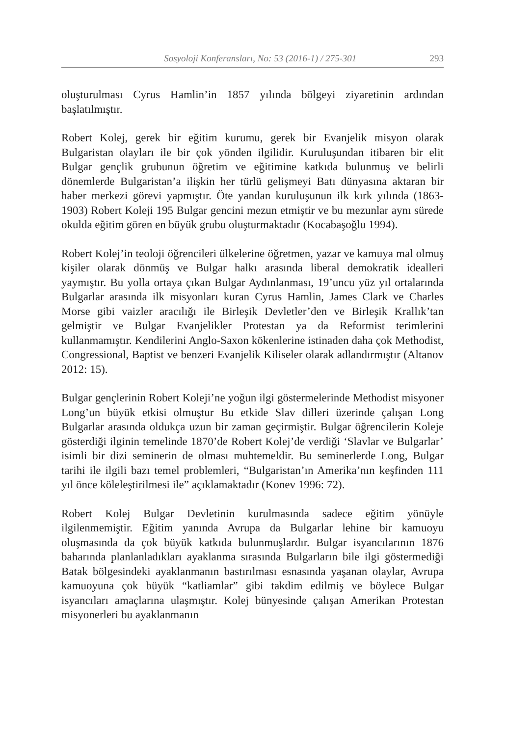Sosyoloji Konferansları, No: 53 (2016-1) / 275-301 293
oluşturulması Cyrus Hamlin’in 1857 yılında bölgeyi ziyaretinin ardından başlatılmıştır.
Robert Kolej, gerek bir eğitim kurumu, gerek bir Evanjelik misyon olarak Bulgaristan olayları ile bir çok yönden ilgilidir. Kuruluşundan itibaren bir elit Bulgar gençlik grubunun öğretim ve eğitimine katkıda bulunmuş ve belirli dönemlerde Bulgaristan’a ilişkin her türlü gelişmeyi Batı dünyasına aktaran bir haber merkezi görevi yapmıştır. Öte yandan kuruluşunun ilk kırk yılında (1863-1903) Robert Koleji 195 Bulgar gencini mezun etmiştir ve bu mezunlar aynı sürede okulda eğitim gören en büyük grubu oluşturmaktadır (Kocabaşoğlu 1994).
Robert Kolej’in teoloji öğrencileri ülkelerine öğretmen, yazar ve kamuya mal olmuş kişiler olarak dönmüş ve Bulgar halkı arasında liberal demokratik idealleri yaymıştır. Bu yolla ortaya çıkan Bulgar Aydınlanması, 19’uncu yüz yıl ortalarında Bulgarlar arasında ilk misyonları kuran Cyrus Hamlin, James Clark ve Charles Morse gibi vaizler aracılığı ile Birleşik Devletler’den ve Birleşik Krallık’tan gelmiştir ve Bulgar Evanjelikler Protestan ya da Reformist terimlerini kullanmamıştır. Kendilerini Anglo-Saxon kökenlerine istinaden daha çok Methodist, Congressional, Baptist ve benzeri Evanjelik Kiliseler olarak adlandırmıştır (Altanov 2012: 15).
Bulgar gençlerinin Robert Koleji’ne yoğun ilgi göstermelerinde Methodist misyoner Long’un büyük etkisi olmuştur Bu etkide Slav dilleri üzerinde çalışan Long Bulgarlar arasında oldukça uzun bir zaman geçirmiştir. Bulgar öğrencilerin Koleje gösterdiği ilginin temelinde 1870’de Robert Kolej’de verdiği ‘Slavlar ve Bulgarlar’ isimli bir dizi seminerin de olması muhtemeldir. Bu seminerlerde Long, Bulgar tarihi ile ilgili bazı temel problemleri, “Bulgaristan’ın Amerika’nın keşfinden 111 yıl önce köleleştirilmesi ile” açıklamaktadır (Konev 1996: 72).
Robert Kolej Bulgar Devletinin kurulmasında sadece eğitim yönüyle ilgilenmemiştir. Eğitim yanında Avrupa da Bulgarlar lehine bir kamuoyu oluşmasında da çok büyük katkıda bulunmuşlardır. Bulgar isyancılarının 1876 baharında planlanladıkları ayaklanma sırasında Bulgarların bile ilgi göstermediği Batak bölgesindeki ayaklanmanın bastırılması esnasında yaşanan olaylar, Avrupa kamuoyuna çok büyük “katliamlar” gibi takdim edilmiş ve böylece Bulgar isyancıları amaçlarına ulaşmıştır. Kolej bünyesinde çalışan Amerikan Protestan misyonerleri bu ayaklanmanın